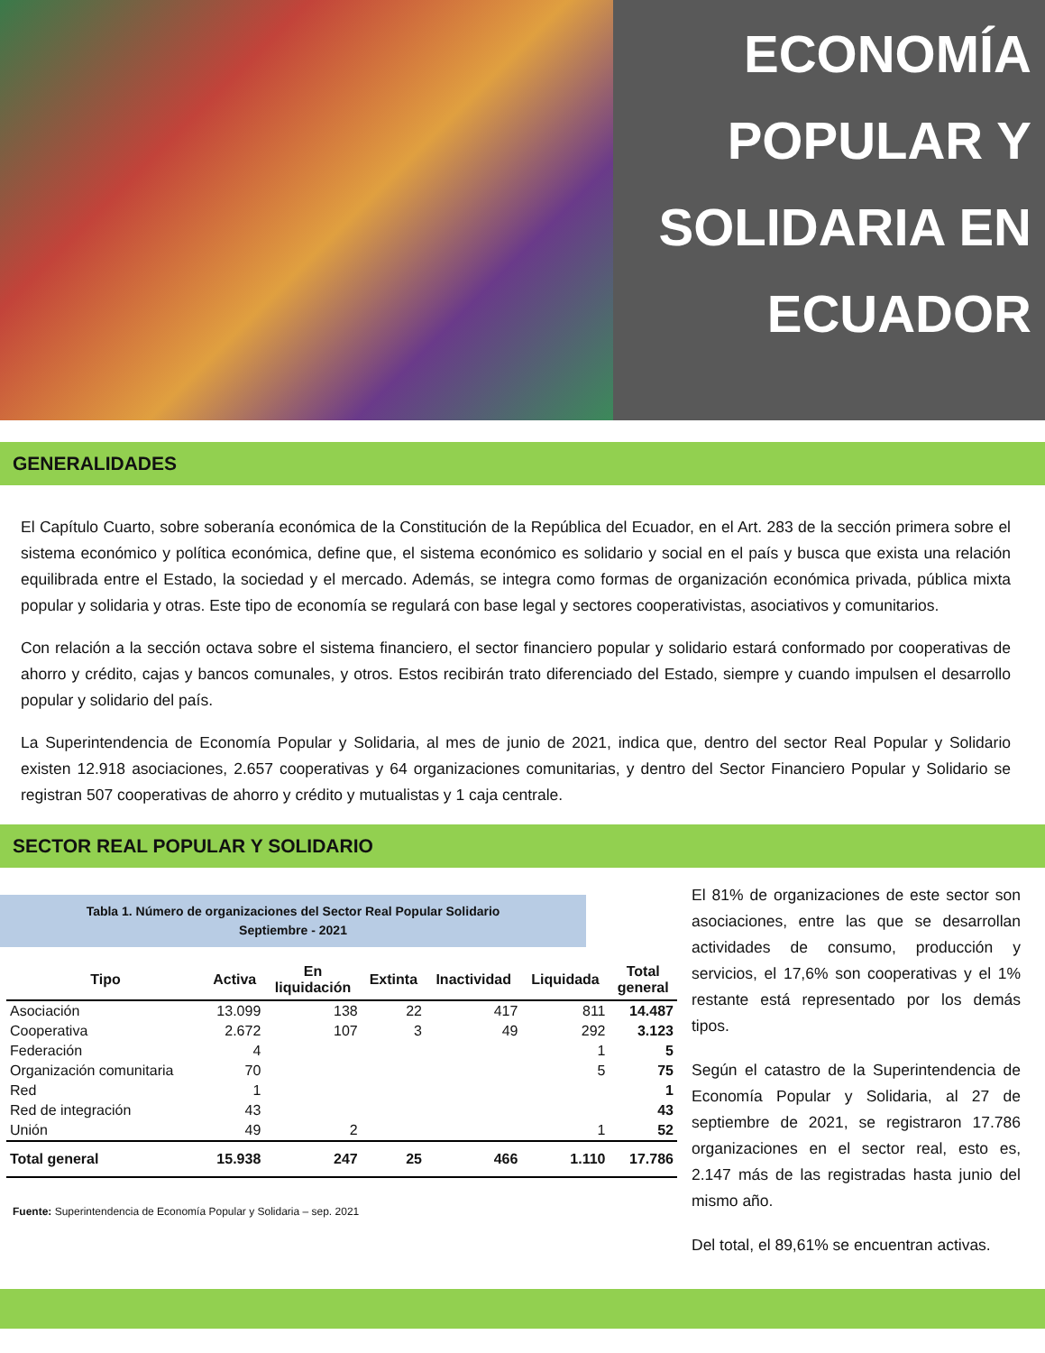ECONOMÍA
POPULAR Y
SOLIDARIA EN
ECUADOR
GENERALIDADES
El Capítulo Cuarto, sobre soberanía económica de la Constitución de la República del Ecuador, en el Art. 283 de la sección primera sobre el sistema económico y política económica, define que, el sistema económico es solidario y social en el país y busca que exista una relación equilibrada entre el Estado, la sociedad y el mercado. Además, se integra como formas de organización económica privada, pública mixta popular y solidaria y otras. Este tipo de economía se regulará con base legal y sectores cooperativistas, asociativos y comunitarios.
Con relación a la sección octava sobre el sistema financiero, el sector financiero popular y solidario estará conformado por cooperativas de ahorro y crédito, cajas y bancos comunales, y otros. Estos recibirán trato diferenciado del Estado, siempre y cuando impulsen el desarrollo popular y solidario del país.
La Superintendencia de Economía Popular y Solidaria, al mes de junio de 2021, indica que, dentro del sector Real Popular y Solidario existen 12.918 asociaciones, 2.657 cooperativas y 64 organizaciones comunitarias, y dentro del Sector Financiero Popular y Solidario se registran 507 cooperativas de ahorro y crédito y mutualistas y 1 caja centrale.
SECTOR REAL POPULAR Y SOLIDARIO
Tabla 1. Número de organizaciones del Sector Real Popular Solidario
Septiembre - 2021
| Tipo | Activa | En liquidación | Extinta | Inactividad | Liquidada | Total general |
| --- | --- | --- | --- | --- | --- | --- |
| Asociación | 13.099 | 138 | 22 | 417 | 811 | 14.487 |
| Cooperativa | 2.672 | 107 | 3 | 49 | 292 | 3.123 |
| Federación | 4 | | | | 1 | 5 |
| Organización comunitaria | 70 | | | | 5 | 75 |
| Red | 1 | | | | | 1 |
| Red de integración | 43 | | | | | 43 |
| Unión | 49 | 2 | | | 1 | 52 |
| Total general | 15.938 | 247 | 25 | 466 | 1.110 | 17.786 |
Fuente: Superintendencia de Economía Popular y Solidaria – sep. 2021
El 81% de organizaciones de este sector son asociaciones, entre las que se desarrollan actividades de consumo, producción y servicios, el 17,6% son cooperativas y el 1% restante está representado por los demás tipos.
Según el catastro de la Superintendencia de Economía Popular y Solidaria, al 27 de septiembre de 2021, se registraron 17.786 organizaciones en el sector real, esto es, 2.147 más de las registradas hasta junio del mismo año.
Del total, el 89,61% se encuentran activas.